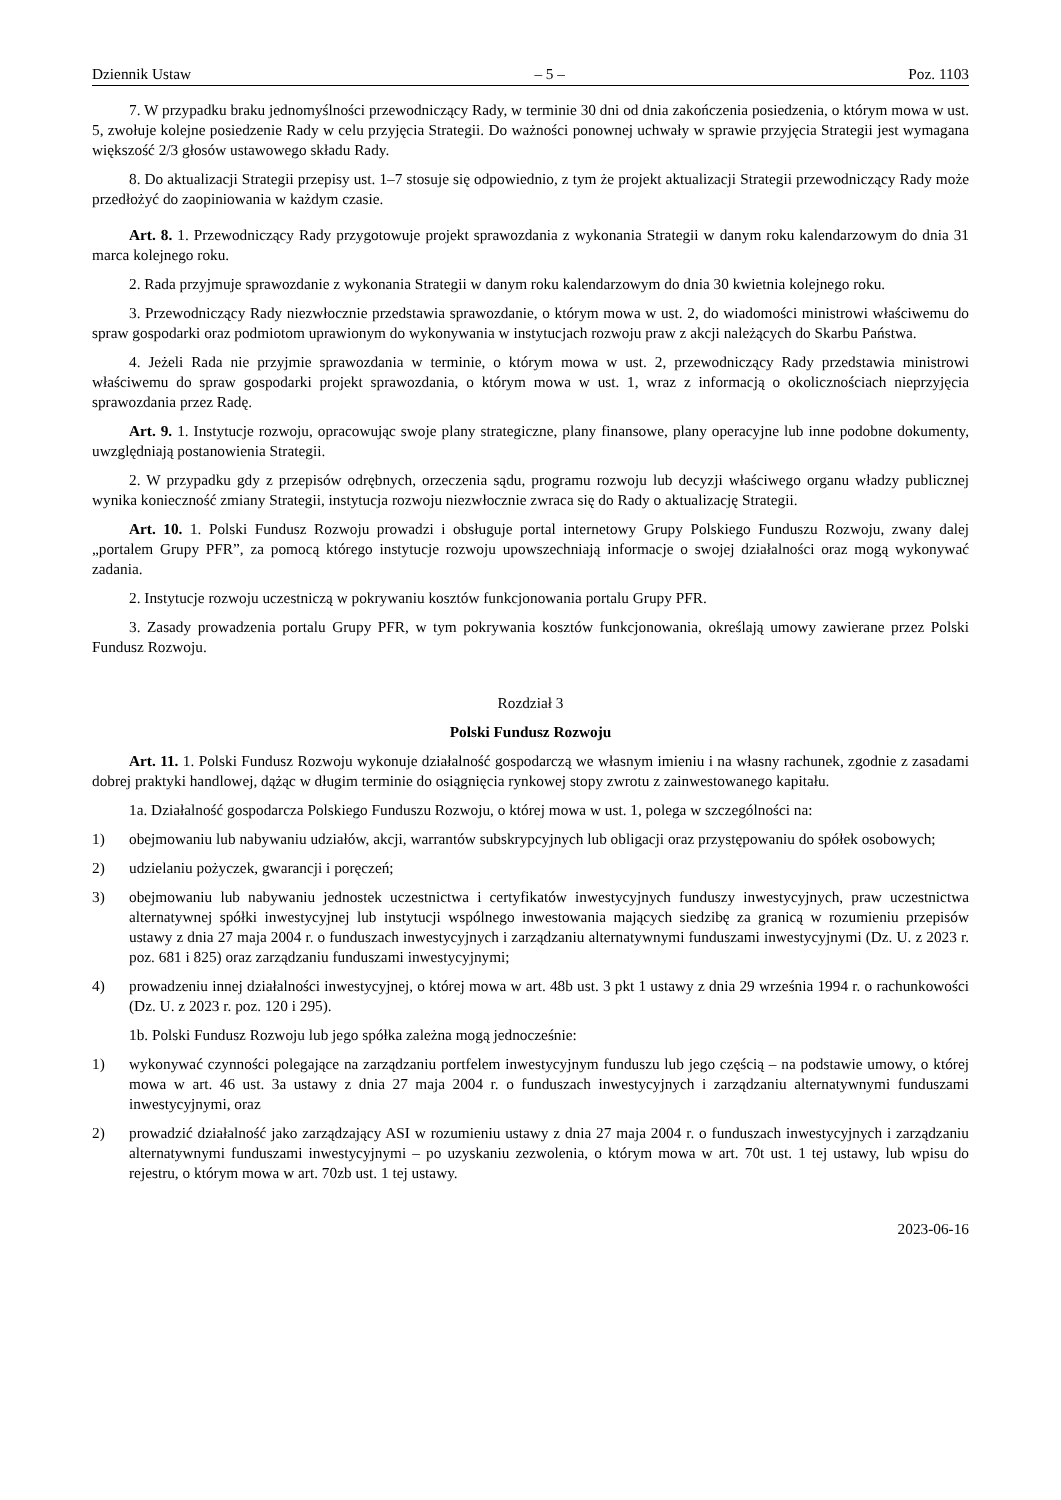Dziennik Ustaw – 5 – Poz. 1103
7. W przypadku braku jednomyślności przewodniczący Rady, w terminie 30 dni od dnia zakończenia posiedzenia, o którym mowa w ust. 5, zwołuje kolejne posiedzenie Rady w celu przyjęcia Strategii. Do ważności ponownej uchwały w sprawie przyjęcia Strategii jest wymagana większość 2/3 głosów ustawowego składu Rady.
8. Do aktualizacji Strategii przepisy ust. 1–7 stosuje się odpowiednio, z tym że projekt aktualizacji Strategii przewodniczący Rady może przedłożyć do zaopiniowania w każdym czasie.
Art. 8. 1. Przewodniczący Rady przygotowuje projekt sprawozdania z wykonania Strategii w danym roku kalendarzowym do dnia 31 marca kolejnego roku.
2. Rada przyjmuje sprawozdanie z wykonania Strategii w danym roku kalendarzowym do dnia 30 kwietnia kolejnego roku.
3. Przewodniczący Rady niezwłocznie przedstawia sprawozdanie, o którym mowa w ust. 2, do wiadomości ministrowi właściwemu do spraw gospodarki oraz podmiotom uprawionym do wykonywania w instytucjach rozwoju praw z akcji należących do Skarbu Państwa.
4. Jeżeli Rada nie przyjmie sprawozdania w terminie, o którym mowa w ust. 2, przewodniczący Rady przedstawia ministrowi właściwemu do spraw gospodarki projekt sprawozdania, o którym mowa w ust. 1, wraz z informacją o okolicznościach nieprzyjęcia sprawozdania przez Radę.
Art. 9. 1. Instytucje rozwoju, opracowując swoje plany strategiczne, plany finansowe, plany operacyjne lub inne podobne dokumenty, uwzględniają postanowienia Strategii.
2. W przypadku gdy z przepisów odrębnych, orzeczenia sądu, programu rozwoju lub decyzji właściwego organu władzy publicznej wynika konieczność zmiany Strategii, instytucja rozwoju niezwłocznie zwraca się do Rady o aktualizację Strategii.
Art. 10. 1. Polski Fundusz Rozwoju prowadzi i obsługuje portal internetowy Grupy Polskiego Funduszu Rozwoju, zwany dalej „portalem Grupy PFR”, za pomocą którego instytucje rozwoju upowszechniają informacje o swojej działalności oraz mogą wykonywać zadania.
2. Instytucje rozwoju uczestniczą w pokrywaniu kosztów funkcjonowania portalu Grupy PFR.
3. Zasady prowadzenia portalu Grupy PFR, w tym pokrywania kosztów funkcjonowania, określają umowy zawierane przez Polski Fundusz Rozwoju.
Rozdział 3
Polski Fundusz Rozwoju
Art. 11. 1. Polski Fundusz Rozwoju wykonuje działalność gospodarczą we własnym imieniu i na własny rachunek, zgodnie z zasadami dobrej praktyki handlowej, dążąc w długim terminie do osiągnięcia rynkowej stopy zwrotu z zainwestowanego kapitału.
1a. Działalność gospodarcza Polskiego Funduszu Rozwoju, o której mowa w ust. 1, polega w szczególności na:
1) obejmowaniu lub nabywaniu udziałów, akcji, warrantów subskrypcyjnych lub obligacji oraz przystępowaniu do spółek osobowych;
2) udzielaniu pożyczek, gwarancji i poręczeń;
3) obejmowaniu lub nabywaniu jednostek uczestnictwa i certyfikatów inwestycyjnych funduszy inwestycyjnych, praw uczestnictwa alternatywnej spółki inwestycyjnej lub instytucji wspólnego inwestowania mających siedzibę za granicą w rozumieniu przepisów ustawy z dnia 27 maja 2004 r. o funduszach inwestycyjnych i zarządzaniu alternatywnymi funduszami inwestycyjnymi (Dz. U. z 2023 r. poz. 681 i 825) oraz zarządzaniu funduszami inwestycyjnymi;
4) prowadzeniu innej działalności inwestycyjnej, o której mowa w art. 48b ust. 3 pkt 1 ustawy z dnia 29 września 1994 r. o rachunkowości (Dz. U. z 2023 r. poz. 120 i 295).
1b. Polski Fundusz Rozwoju lub jego spółka zależna mogą jednocześnie:
1) wykonywać czynności polegające na zarządzaniu portfelem inwestycyjnym funduszu lub jego częścią – na podstawie umowy, o której mowa w art. 46 ust. 3a ustawy z dnia 27 maja 2004 r. o funduszach inwestycyjnych i zarządzaniu alternatywnymi funduszami inwestycyjnymi, oraz
2) prowadzić działalność jako zarządzający ASI w rozumieniu ustawy z dnia 27 maja 2004 r. o funduszach inwestycyjnych i zarządzaniu alternatywnymi funduszami inwestycyjnymi – po uzyskaniu zezwolenia, o którym mowa w art. 70t ust. 1 tej ustawy, lub wpisu do rejestru, o którym mowa w art. 70zb ust. 1 tej ustawy.
2023-06-16